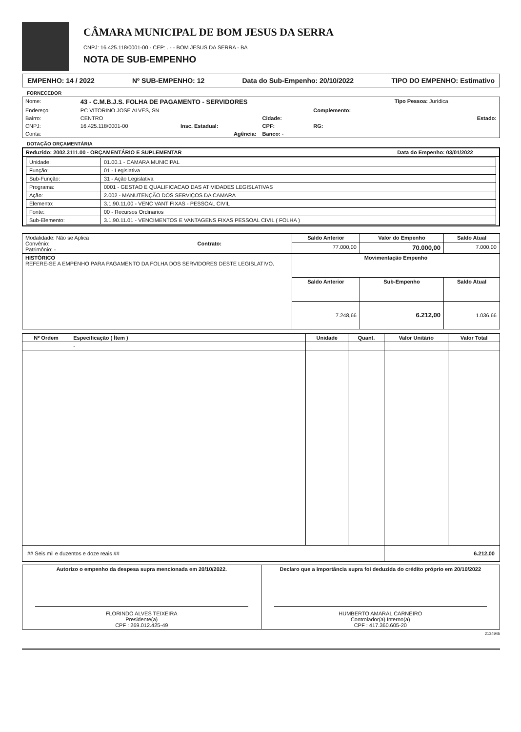CÂMARA MUNICIPAL DE BOM JESUS DA SERRA
CNPJ: 16.425.118/0001-00 - CEP: . - - BOM JESUS DA SERRA - BA
NOTA DE SUB-EMPENHO
EMPENHO: 14 / 2022 Nº SUB-EMPENHO: 12 Data do Sub-Empenho: 20/10/2022 TIPO DO EMPENHO: Estimativo
FORNECEDOR
| Nome: | 43 - C.M.B.J.S. FOLHA DE PAGAMENTO - SERVIDORES | | | | Tipo Pessoa: Jurídica |
| Endereço: | PC VITORINO JOSE ALVES, SN | | | Complemento: | |
| Bairro: | CENTRO | | Cidade: | | Estado: |
| CNPJ: | 16.425.118/0001-00 | Insc. Estadual: | CPF: | RG: | |
| Conta: | | Agência: | Banco: - | | |
DOTAÇÃO ORÇAMENTÁRIA
| Reduzido: 2002.3111.00 - ORÇAMENTÁRIO E SUPLEMENTAR | Data do Empenho: 03/01/2022 |
| --- | --- |
| / Unidade: / 01.00.1 - CAMARA MUNICIPAL / / Função: / 01 - Legislativa / / Sub-Função: / 31 - Ação Legislativa / / Programa: / 0001 - GESTAO E QUALIFICACAO DAS ATIVIDADES LEGISLATIVAS / / Ação: / 2.002 - MANUTENÇÃO DOS SERVIÇOS DA CAMARA / / Elemento: / 3.1.90.11.00 - VENC VANT FIXAS - PESSOAL CIVIL / / Fonte: / 00 - Recursos Ordinarios / / Sub-Elemento: / 3.1.90.11.01 - VENCIMENTOS E VANTAGENS FIXAS PESSOAL CIVIL ( FOLHA ) / | |
| Modalidade: Não se Aplica Convênio: Contrato: Patrimônio: - | Saldo Anterior | Valor do Empenho | Saldo Atual |
| | 77.000,00 | 70.000,00 | 7.000,00 |
| HISTÓRICO REFERE-SE A EMPENHO PARA PAGAMENTO DA FOLHA DOS SERVIDORES DESTE LEGISLATIVO. | Movimentação Empenho | | |
| | Saldo Anterior | Sub-Empenho | Saldo Atual |
| | 7.248,66 | 6.212,00 | 1.036,66 |
| Nº Ordem | Especificação ( Ítem ) | Unidade | Quant. | Valor Unitário | Valor Total |
| --- | --- | --- | --- | --- | --- |
| | - | | | | |
| ## Seis mil e duzentos e doze reais ## | | | | 6.212,00 | |
| Autorizo o empenho da despesa supra mencionada em 20/10/2022. FLORINDO ALVES TEIXEIRA Presidente(a) CPF : 269.012.425-49 | Declaro que a importância supra foi deduzida do crédito próprio em 20/10/2022 HUMBERTO AMARAL CARNEIRO Controlador(a) Interno(a) CPF : 417.360.605-20 |
2134945